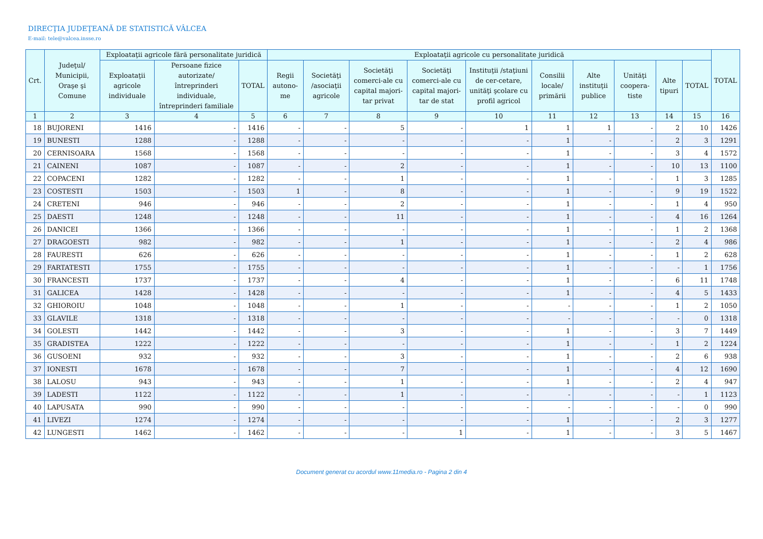DIRECŢIA JUDEŢEANĂ DE STATISTICĂ VÂLCEA
E-mail: tele@valcea.insse.ro
| Crt. | Judeţul/ Municipii, Oraşe şi Comune | Exploataţii agricole fără personalitate juridică | | | Exploataţii agricole cu personalitate juridică | | | | | | | | | | TOTAL |
| --- | --- | --- | --- | --- | --- | --- | --- | --- | --- | --- | --- | --- | --- | --- | --- |
| | | Exploataţii agricole individuale | Persoane fizice autorizate/ întreprinderi individuale, întreprinderi familiale | TOTAL | Regii autono-me | Societăţi /asociaţii agricole | Societăţi comerci-ale cu capital majori-tar privat | Societăţi comerci-ale cu capital majori-tar de stat | Instituţii /staţiuni de cer-cetare, unităţi şcolare cu profil agricol | Consilii locale/ primării | Alte instituţii publice | Unităţi coopera-tiste | Alte tipuri | TOTAL | |
| 1 | 2 | 3 | 4 | 5 | 6 | 7 | 8 | 9 | 10 | 11 | 12 | 13 | 14 | 15 | 16 |
| 18 | BUJORENI | 1416 | - | 1416 | - | - | 5 | - | 1 | 1 | 1 | - | 2 | 10 | 1426 |
| 19 | BUNESTI | 1288 | - | 1288 | - | - | - | - | - | 1 | - | - | 2 | 3 | 1291 |
| 20 | CERNISOARA | 1568 | - | 1568 | - | - | - | - | - | 1 | - | - | 3 | 4 | 1572 |
| 21 | CAINENI | 1087 | - | 1087 | - | - | 2 | - | - | 1 | - | - | 10 | 13 | 1100 |
| 22 | COPACENI | 1282 | - | 1282 | - | - | 1 | - | - | 1 | - | - | 1 | 3 | 1285 |
| 23 | COSTESTI | 1503 | - | 1503 | 1 | - | 8 | - | - | 1 | - | - | 9 | 19 | 1522 |
| 24 | CRETENI | 946 | - | 946 | - | - | 2 | - | - | 1 | - | - | 1 | 4 | 950 |
| 25 | DAESTI | 1248 | - | 1248 | - | - | 11 | - | - | 1 | - | - | 4 | 16 | 1264 |
| 26 | DANICEI | 1366 | - | 1366 | - | - | - | - | - | 1 | - | - | 1 | 2 | 1368 |
| 27 | DRAGOESTI | 982 | - | 982 | - | - | 1 | - | - | 1 | - | - | 2 | 4 | 986 |
| 28 | FAURESTI | 626 | - | 626 | - | - | - | - | - | 1 | - | - | 1 | 2 | 628 |
| 29 | FARTATESTI | 1755 | - | 1755 | - | - | - | - | - | 1 | - | - | - | 1 | 1756 |
| 30 | FRANCESTI | 1737 | - | 1737 | - | - | 4 | - | - | 1 | - | - | 6 | 11 | 1748 |
| 31 | GALICEA | 1428 | - | 1428 | - | - | - | - | - | 1 | - | - | 4 | 5 | 1433 |
| 32 | GHIOROIU | 1048 | - | 1048 | - | - | 1 | - | - | - | - | - | 1 | 2 | 1050 |
| 33 | GLAVILE | 1318 | - | 1318 | - | - | - | - | - | - | - | - | - | 0 | 1318 |
| 34 | GOLESTI | 1442 | - | 1442 | - | - | 3 | - | - | 1 | - | - | 3 | 7 | 1449 |
| 35 | GRADISTEA | 1222 | - | 1222 | - | - | - | - | - | 1 | - | - | 1 | 2 | 1224 |
| 36 | GUSOENI | 932 | - | 932 | - | - | 3 | - | - | 1 | - | - | 2 | 6 | 938 |
| 37 | IONESTI | 1678 | - | 1678 | - | - | 7 | - | - | 1 | - | - | 4 | 12 | 1690 |
| 38 | LALOSU | 943 | - | 943 | - | - | 1 | - | - | 1 | - | - | 2 | 4 | 947 |
| 39 | LADESTI | 1122 | - | 1122 | - | - | 1 | - | - | - | - | - | - | 1 | 1123 |
| 40 | LAPUSATA | 990 | - | 990 | - | - | - | - | - | - | - | - | - | 0 | 990 |
| 41 | LIVEZI | 1274 | - | 1274 | - | - | - | - | - | 1 | - | - | 2 | 3 | 1277 |
| 42 | LUNGESTI | 1462 | - | 1462 | - | - | - | 1 | - | 1 | - | - | 3 | 5 | 1467 |
Document generat cu acordul www.11media.ro - Pagina 2 din 4